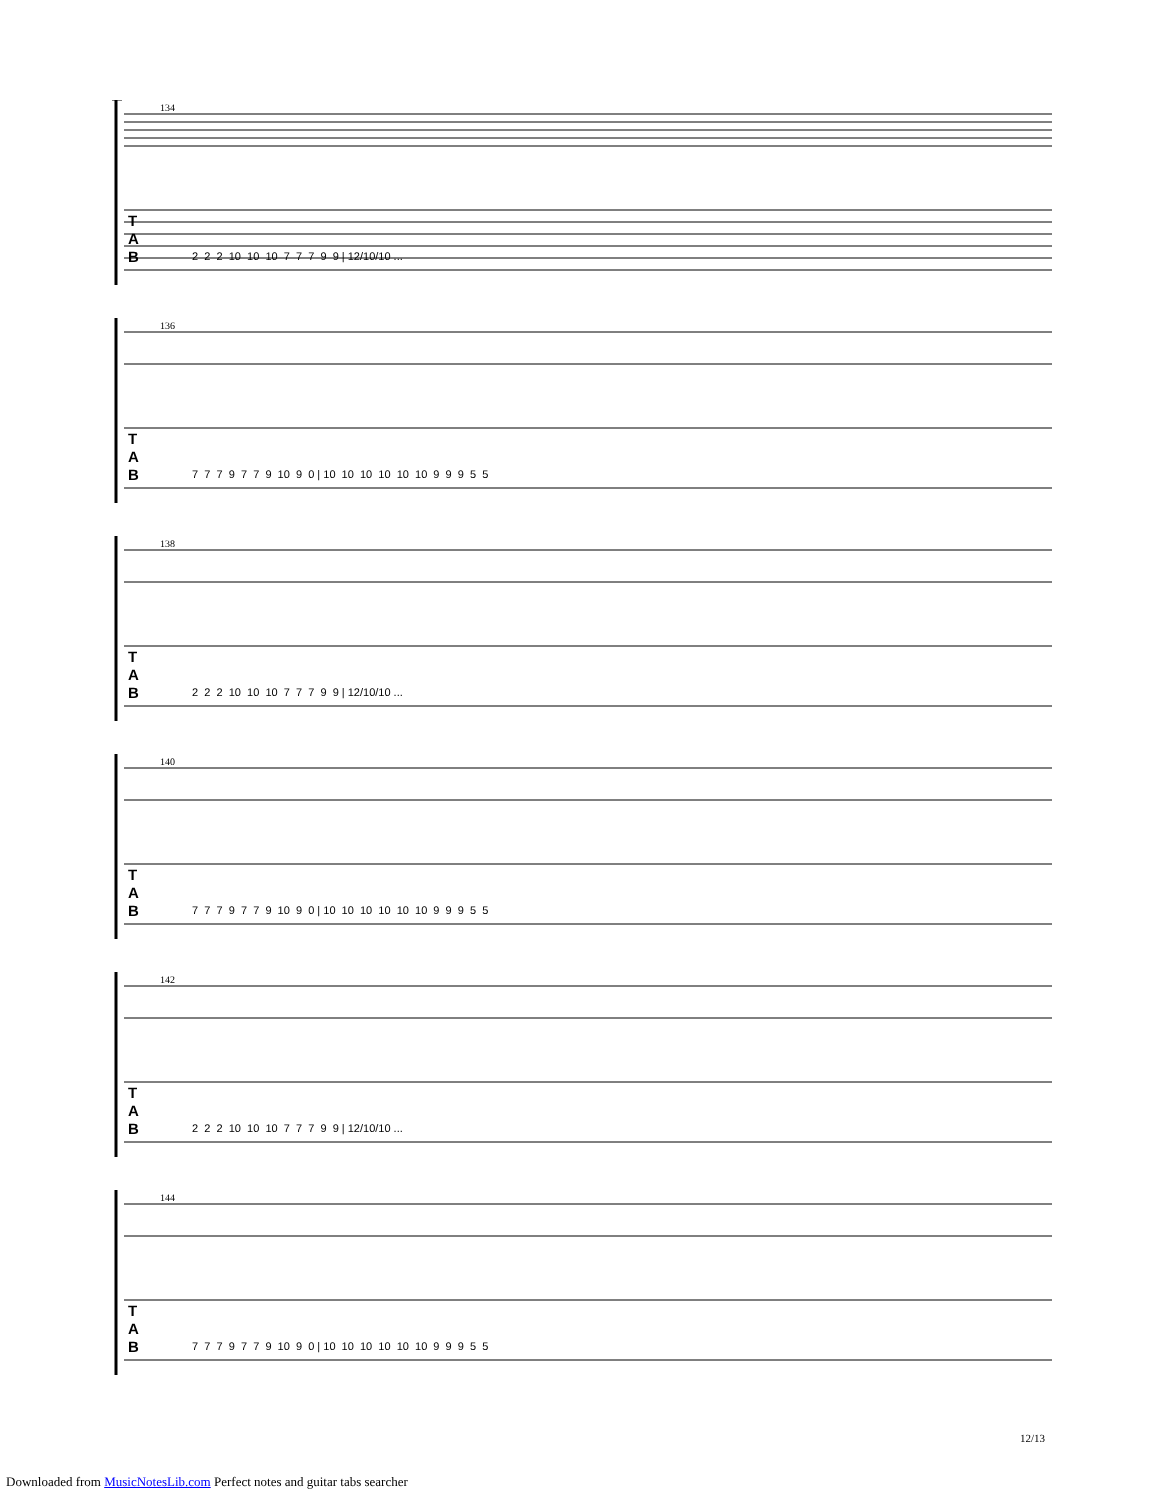134
T
A
B
2 2 2 10 10 10 7 7 7 9 9 | 12/10/10 ...
136
T
A
B
7 7 7 9 7 7 9 10 9 0 | 10 10 10 10 10 10 9 9 9 5 5
138
T
A
B
2 2 2 10 10 10 7 7 7 9 9 | 12/10/10 ...
140
T
A
B
7 7 7 9 7 7 9 10 9 0 | 10 10 10 10 10 10 9 9 9 5 5
142
T
A
B
2 2 2 10 10 10 7 7 7 9 9 | 12/10/10 ...
144
T
A
B
7 7 7 9 7 7 9 10 9 0 | 10 10 10 10 10 10 9 9 9 5 5
12/13
Downloaded from MusicNotesLib.com Perfect notes and guitar tabs searcher